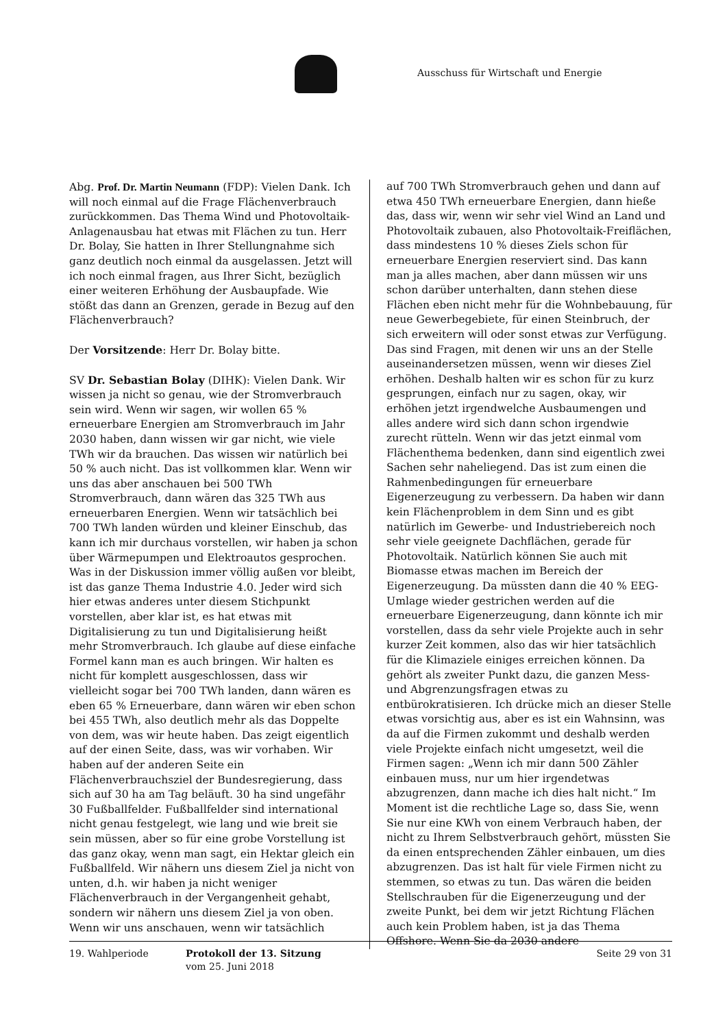Ausschuss für Wirtschaft und Energie
Abg. Prof. Dr. Martin Neumann (FDP): Vielen Dank. Ich will noch einmal auf die Frage Flächenverbrauch zurückkommen. Das Thema Wind und Photovoltaik-Anlagenausbau hat etwas mit Flächen zu tun. Herr Dr. Bolay, Sie hatten in Ihrer Stellungnahme sich ganz deutlich noch einmal da ausgelassen. Jetzt will ich noch einmal fragen, aus Ihrer Sicht, bezüglich einer weiteren Erhöhung der Ausbaupfade. Wie stößt das dann an Grenzen, gerade in Bezug auf den Flächenverbrauch?
Der Vorsitzende: Herr Dr. Bolay bitte.
SV Dr. Sebastian Bolay (DIHK): Vielen Dank. Wir wissen ja nicht so genau, wie der Stromverbrauch sein wird. Wenn wir sagen, wir wollen 65 % erneuerbare Energien am Stromverbrauch im Jahr 2030 haben, dann wissen wir gar nicht, wie viele TWh wir da brauchen. Das wissen wir natürlich bei 50 % auch nicht. Das ist vollkommen klar. Wenn wir uns das aber anschauen bei 500 TWh Stromverbrauch, dann wären das 325 TWh aus erneuerbaren Energien. Wenn wir tatsächlich bei 700 TWh landen würden und kleiner Einschub, das kann ich mir durchaus vorstellen, wir haben ja schon über Wärmepumpen und Elektroautos gesprochen. Was in der Diskussion immer völlig außen vor bleibt, ist das ganze Thema Industrie 4.0. Jeder wird sich hier etwas anderes unter diesem Stichpunkt vorstellen, aber klar ist, es hat etwas mit Digitalisierung zu tun und Digitalisierung heißt mehr Stromverbrauch. Ich glaube auf diese einfache Formel kann man es auch bringen. Wir halten es nicht für komplett ausgeschlossen, dass wir vielleicht sogar bei 700 TWh landen, dann wären es eben 65 % Erneuerbare, dann wären wir eben schon bei 455 TWh, also deutlich mehr als das Doppelte von dem, was wir heute haben. Das zeigt eigentlich auf der einen Seite, dass, was wir vorhaben. Wir haben auf der anderen Seite ein Flächenverbrauchsziel der Bundesregierung, dass sich auf 30 ha am Tag beläuft. 30 ha sind ungefähr 30 Fußballfelder. Fußballfelder sind international nicht genau festgelegt, wie lang und wie breit sie sein müssen, aber so für eine grobe Vorstellung ist das ganz okay, wenn man sagt, ein Hektar gleich ein Fußballfeld. Wir nähern uns diesem Ziel ja nicht von unten, d.h. wir haben ja nicht weniger Flächenverbrauch in der Vergangenheit gehabt, sondern wir nähern uns diesem Ziel ja von oben. Wenn wir uns anschauen, wenn wir tatsächlich
auf 700 TWh Stromverbrauch gehen und dann auf etwa 450 TWh erneuerbare Energien, dann hieße das, dass wir, wenn wir sehr viel Wind an Land und Photovoltaik zubauen, also Photovoltaik-Freiflächen, dass mindestens 10 % dieses Ziels schon für erneuerbare Energien reserviert sind. Das kann man ja alles machen, aber dann müssen wir uns schon darüber unterhalten, dann stehen diese Flächen eben nicht mehr für die Wohnbebauung, für neue Gewerbegebiete, für einen Steinbruch, der sich erweitern will oder sonst etwas zur Verfügung. Das sind Fragen, mit denen wir uns an der Stelle auseinandersetzen müssen, wenn wir dieses Ziel erhöhen. Deshalb halten wir es schon für zu kurz gesprungen, einfach nur zu sagen, okay, wir erhöhen jetzt irgendwelche Ausbaumengen und alles andere wird sich dann schon irgendwie zurecht rütteln. Wenn wir das jetzt einmal vom Flächenthema bedenken, dann sind eigentlich zwei Sachen sehr naheliegend. Das ist zum einen die Rahmenbedingungen für erneuerbare Eigenerzeugung zu verbessern. Da haben wir dann kein Flächenproblem in dem Sinn und es gibt natürlich im Gewerbe- und Industriebereich noch sehr viele geeignete Dachflächen, gerade für Photovoltaik. Natürlich können Sie auch mit Biomasse etwas machen im Bereich der Eigenerzeugung. Da müssten dann die 40 % EEG-Umlage wieder gestrichen werden auf die erneuerbare Eigenerzeugung, dann könnte ich mir vorstellen, dass da sehr viele Projekte auch in sehr kurzer Zeit kommen, also das wir hier tatsächlich für die Klimaziele einiges erreichen können. Da gehört als zweiter Punkt dazu, die ganzen Mess- und Abgrenzungsfragen etwas zu entbürokratisieren. Ich drücke mich an dieser Stelle etwas vorsichtig aus, aber es ist ein Wahnsinn, was da auf die Firmen zukommt und deshalb werden viele Projekte einfach nicht umgesetzt, weil die Firmen sagen: „Wenn ich mir dann 500 Zähler einbauen muss, nur um hier irgendetwas abzugrenzen, dann mache ich dies halt nicht.“ Im Moment ist die rechtliche Lage so, dass Sie, wenn Sie nur eine KWh von einem Verbrauch haben, der nicht zu Ihrem Selbstverbrauch gehört, müssten Sie da einen entsprechenden Zähler einbauen, um dies abzugrenzen. Das ist halt für viele Firmen nicht zu stemmen, so etwas zu tun. Das wären die beiden Stellschrauben für die Eigenerzeugung und der zweite Punkt, bei dem wir jetzt Richtung Flächen auch kein Problem haben, ist ja das Thema Offshore. Wenn Sie da 2030 andere
19. Wahlperiode Protokoll der 13. Sitzung
vom 25. Juni 2018
Seite 29 von 31